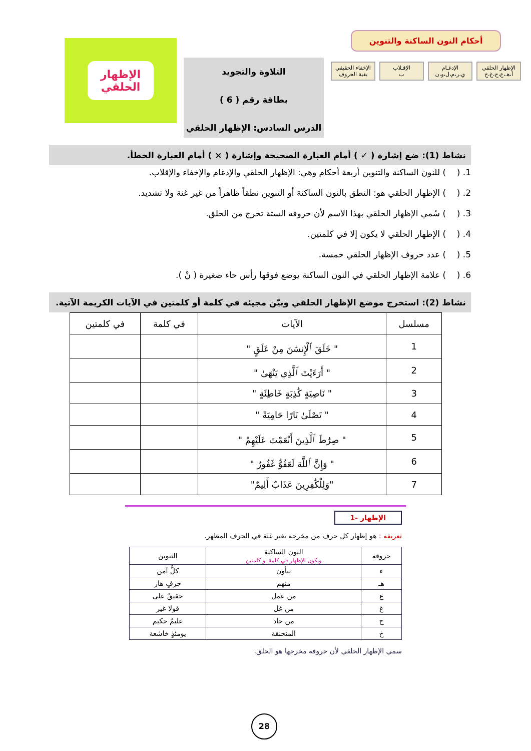أحكام النون الساكنة والتنوين
الإظهار الحلقي
أ،هـ،ع،ح،غ،خ
الإدغـام
ي،ر،م،ل،و،ن
الإقـلاب
ب
الإخفاء الحقيقي
بقية الحروف
التلاوة والتجويد
بطاقة رقم ( 6 )
الدرس السادس: الإظهار الحلقي
الإظهار
الحلقي
نشاط (1): ضع إشارة ( ✓ ) أمام العبارة الصحيحة وإشارة ( × ) أمام العبارة الخطأ.
1. ( ) للنون الساكنة والتنوين أربعة أحكام وهي: الإظهار الحلقي والإدغام والإخفاء والإقلاب.
2. ( ) الإظهار الحلقي هو: النطق بالنون الساكنة أو التنوين نطقاً ظاهراً من غير غنة ولا تشديد.
3. ( ) سُمي الإظهار الحلقي بهذا الاسم لأن حروفه الستة تخرج من الحلق.
4. ( ) الإظهار الحلقي لا يكون إلا في كلمتين.
5. ( ) عدد حروف الإظهار الحلقي خمسة.
6. ( ) علامة الإظهار الحلقي في النون الساكنة يوضع فوقها رأس حاء صغيرة ( نْ ).
نشاط (2): استخرج موضع الإظهار الحلقي وبيّن مجيئه في كلمة أو كلمتين في الآيات الكريمة الآتية.
| مسلسل | الآيات | في كلمة | في كلمتين |
| --- | --- | --- | --- |
| 1 | " خَلَقَ ٱلْإِنسَٰنَ مِنْ عَلَقٍ " | | |
| 2 | " أَرَءَيْتَ ٱلَّذِي يَنْهَىٰ " | | |
| 3 | " نَاصِيَةٍ كَٰذِبَةٍ خَاطِئَةٍ " | | |
| 4 | " تَصْلَىٰ نَارًا حَامِيَةً " | | |
| 5 | " صِرَٰطَ ٱلَّذِينَ أَنْعَمْتَ عَلَيْهِمْ " | | |
| 6 | " وَإِنَّ ٱللَّهَ لَعَفُوٌّ غَفُورٌ " | | |
| 7 | "وَلِلْكَٰفِرِينَ عَذَابٌ أَلِيمٌ" | | |
الإظهار -1
تعريفه : هو إظهار كل حرف من مخرجه بغير غنة في الحرف المظهر.
| حروفه | النون الساكنة ويكون الإظهار في كلمة او كلمتين | التنوين |
| --- | --- | --- |
| ء | ينأون | كلٌّ آمن |
| هـ | منهم | جرفٍ هار |
| ع | من عمل | حقيقٌ على |
| غ | من غل | قولا غير |
| ح | من حاد | عليمٌ حكيم |
| خ | المنخنقة | يومئذٍ خاشعة |
سمي الإظهار الحلقي لأن حروفه مخرجها هو الحلق.
28